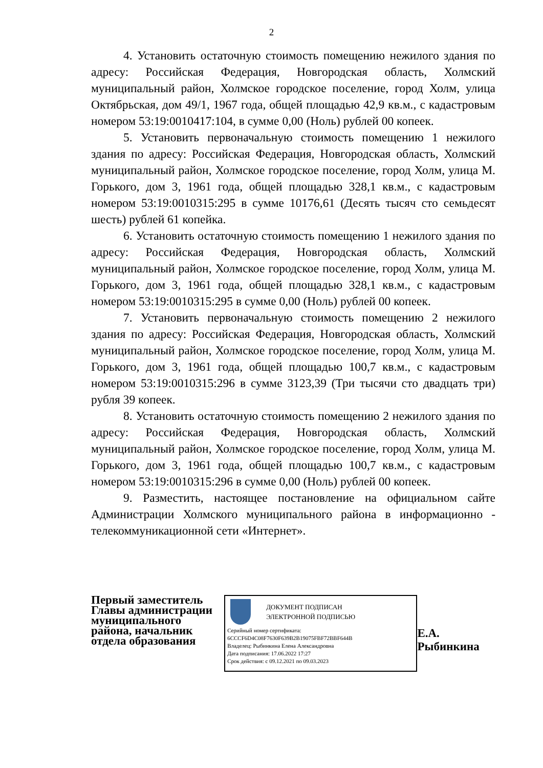2
4. Установить остаточную стоимость помещению нежилого здания по адресу: Российская Федерация, Новгородская область, Холмский муниципальный район, Холмское городское поселение, город Холм, улица Октябрьская, дом 49/1, 1967 года, общей площадью 42,9 кв.м., с кадастровым номером 53:19:0010417:104, в сумме 0,00 (Ноль) рублей 00 копеек.
5. Установить первоначальную стоимость помещению 1 нежилого здания по адресу: Российская Федерация, Новгородская область, Холмский муниципальный район, Холмское городское поселение, город Холм, улица М. Горького, дом 3, 1961 года, общей площадью 328,1 кв.м., с кадастровым номером 53:19:0010315:295 в сумме 10176,61 (Десять тысяч сто семьдесят шесть) рублей 61 копейка.
6. Установить остаточную стоимость помещению 1 нежилого здания по адресу: Российская Федерация, Новгородская область, Холмский муниципальный район, Холмское городское поселение, город Холм, улица М. Горького, дом 3, 1961 года, общей площадью 328,1 кв.м., с кадастровым номером 53:19:0010315:295 в сумме 0,00 (Ноль) рублей 00 копеек.
7. Установить первоначальную стоимость помещению 2 нежилого здания по адресу: Российская Федерация, Новгородская область, Холмский муниципальный район, Холмское городское поселение, город Холм, улица М. Горького, дом 3, 1961 года, общей площадью 100,7 кв.м., с кадастровым номером 53:19:0010315:296 в сумме 3123,39 (Три тысячи сто двадцать три) рубля 39 копеек.
8. Установить остаточную стоимость помещению 2 нежилого здания по адресу: Российская Федерация, Новгородская область, Холмский муниципальный район, Холмское городское поселение, город Холм, улица М. Горького, дом 3, 1961 года, общей площадью 100,7 кв.м., с кадастровым номером 53:19:0010315:296 в сумме 0,00 (Ноль) рублей 00 копеек.
9. Разместить, настоящее постановление на официальном сайте Администрации Холмского муниципального района в информационно - телекоммуникационной сети «Интернет».
Первый заместитель Главы администрации муниципального района, начальник отдела образования
ДОКУМЕНТ ПОДПИСАН
ЭЛЕКТРОННОЙ ПОДПИСЬЮ
Серийный номер сертификата:
6CCCF6D4C08F7630F639B2B19075FBF72BBF644B
Владелец: Рыбинкина Елена Александровна
Дата подписания: 17.06.2022 17:27
Срок действия: с 09.12.2021 по 09.03.2023
Е.А. Рыбинкина